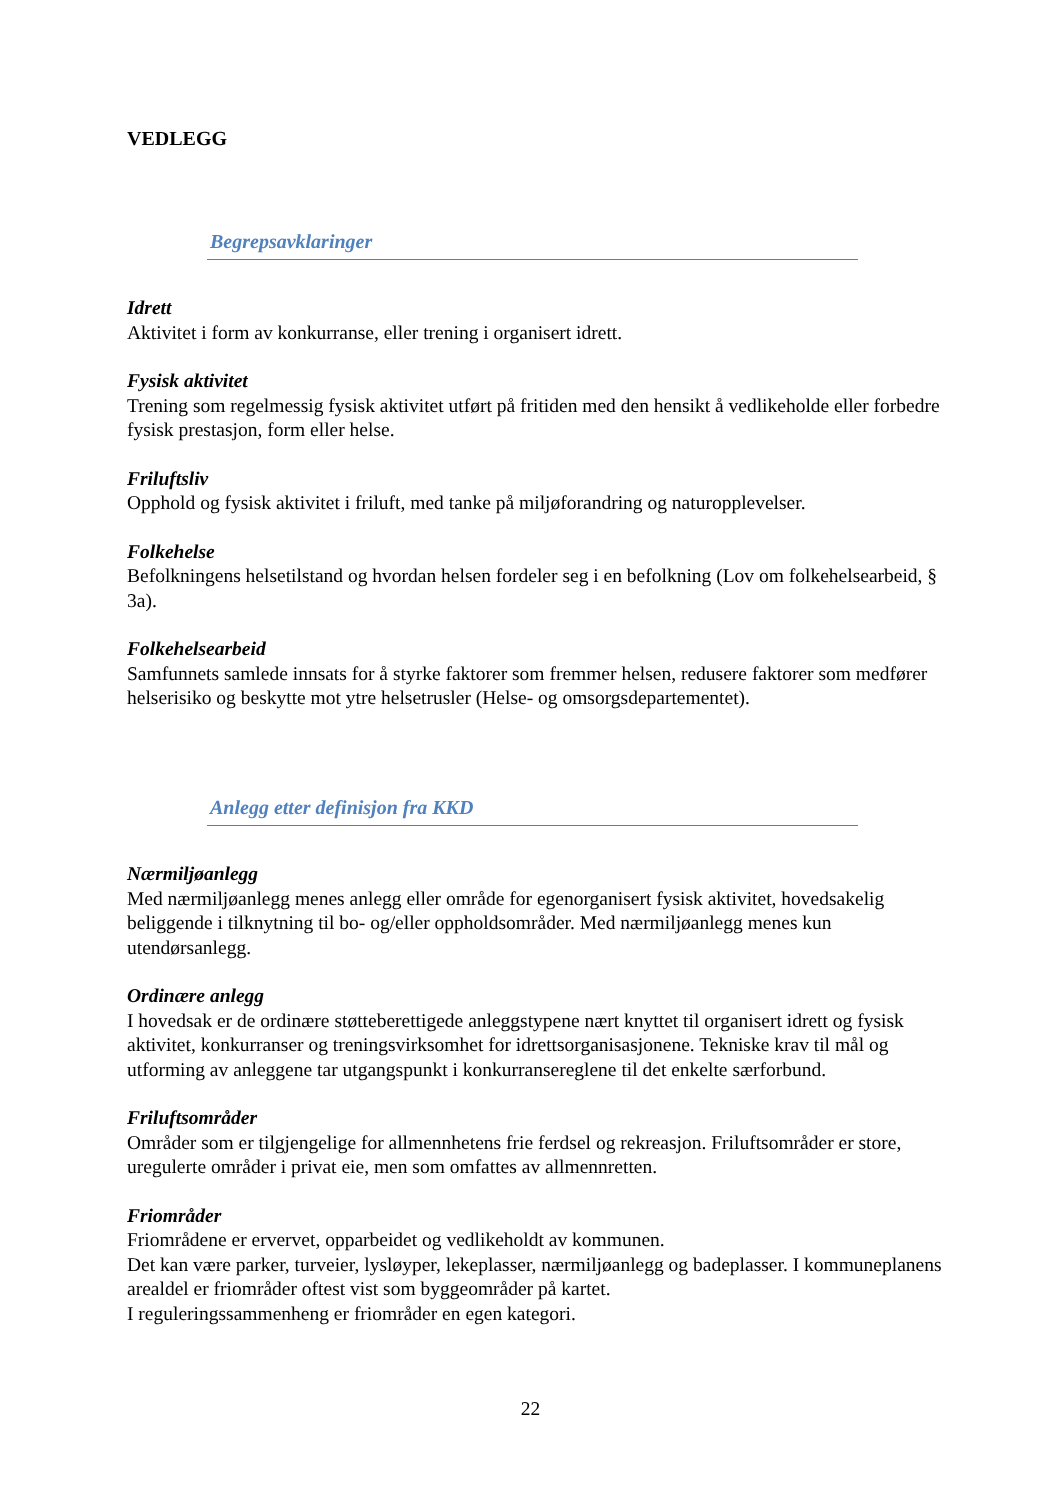VEDLEGG
Begrepsavklaringer
Idrett
Aktivitet i form av konkurranse, eller trening i organisert idrett.
Fysisk aktivitet
Trening som regelmessig fysisk aktivitet utført på fritiden med den hensikt å vedlikeholde eller forbedre fysisk prestasjon, form eller helse.
Friluftsliv
Opphold og fysisk aktivitet i friluft, med tanke på miljøforandring og naturopplevelser.
Folkehelse
Befolkningens helsetilstand og hvordan helsen fordeler seg i en befolkning (Lov om folkehelsearbeid, § 3a).
Folkehelsearbeid
Samfunnets samlede innsats for å styrke faktorer som fremmer helsen, redusere faktorer som medfører helserisiko og beskytte mot ytre helsetrusler (Helse- og omsorgsdepartementet).
Anlegg etter definisjon fra KKD
Nærmiljøanlegg
Med nærmiljøanlegg menes anlegg eller område for egenorganisert fysisk aktivitet, hovedsakelig beliggende i tilknytning til bo- og/eller oppholdsområder. Med nærmiljøanlegg menes kun utendørsanlegg.
Ordinære anlegg
I hovedsak er de ordinære støtteberettigede anleggstypene nært knyttet til organisert idrett og fysisk aktivitet, konkurranser og treningsvirksomhet for idrettsorganisasjonene. Tekniske krav til mål og utforming av anleggene tar utgangspunkt i konkurransereglene til det enkelte særforbund.
Friluftsområder
Områder som er tilgjengelige for allmennhetens frie ferdsel og rekreasjon. Friluftsområder er store, uregulerte områder i privat eie, men som omfattes av allmennretten.
Friområder
Friområdene er ervervet, opparbeidet og vedlikeholdt av kommunen.
Det kan være parker, turveier, lysløyper, lekeplasser, nærmiljøanlegg og badeplasser. I kommuneplanens arealdel er friområder oftest vist som byggeområder på kartet.
I reguleringssammenheng er friområder en egen kategori.
22